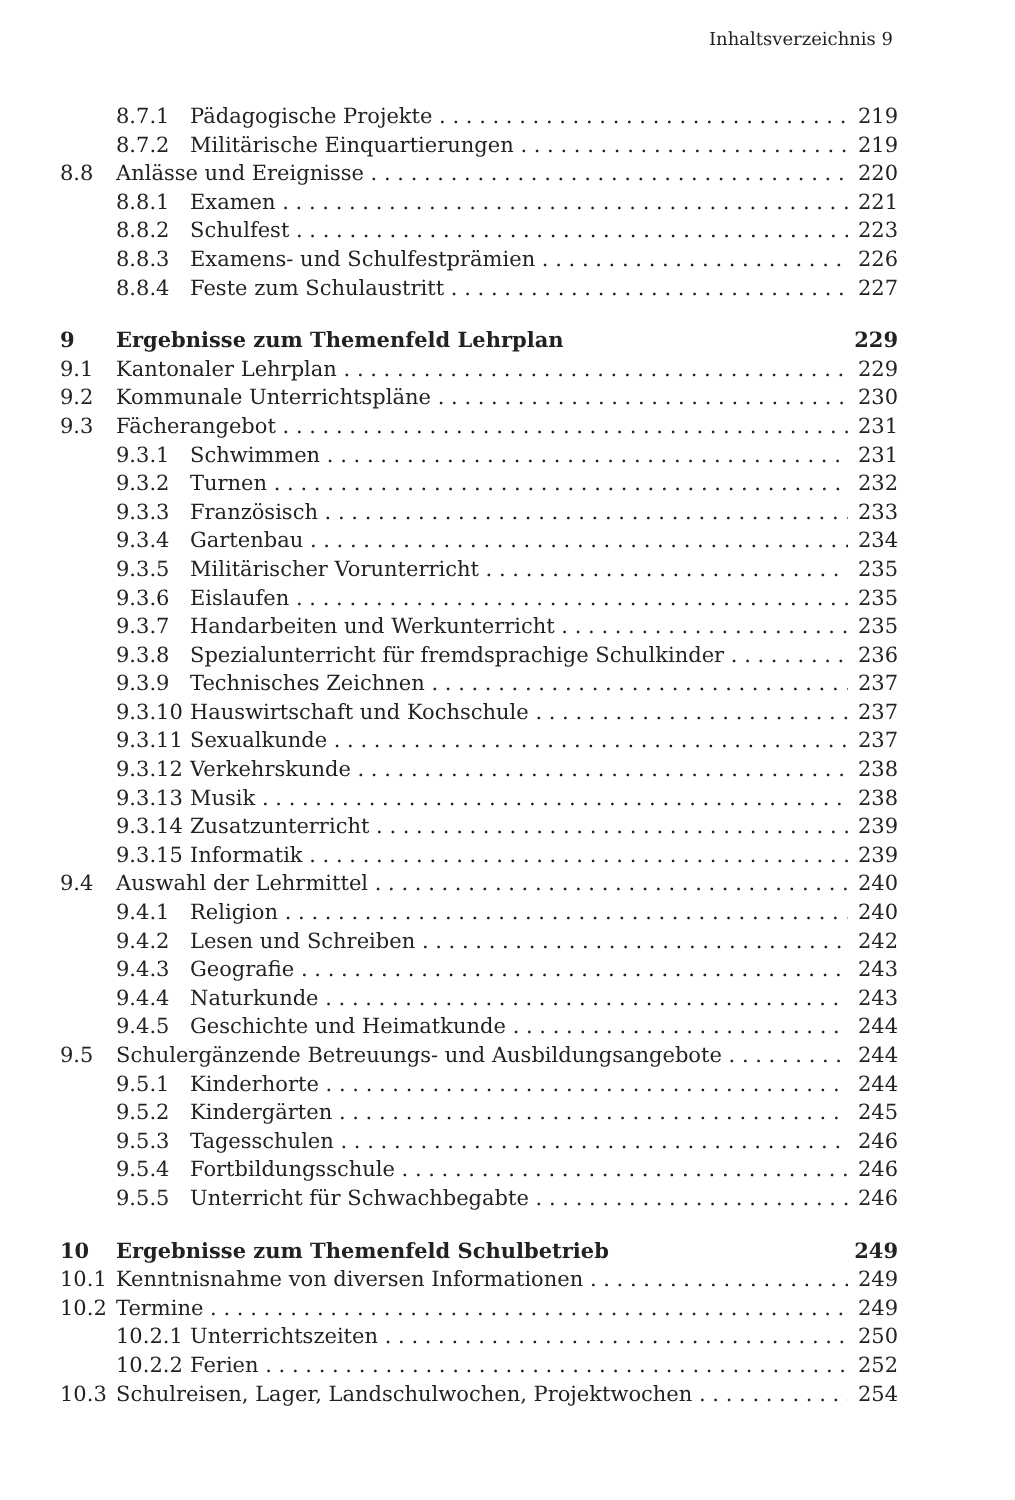Inhaltsverzeichnis 9
8.7.1 Pädagogische Projekte 219
8.7.2 Militärische Einquartierungen 219
8.8 Anlässe und Ereignisse 220
8.8.1 Examen 221
8.8.2 Schulfest 223
8.8.3 Examens- und Schulfestprämien 226
8.8.4 Feste zum Schulaustritt 227
9 Ergebnisse zum Themenfeld Lehrplan 229
9.1 Kantonaler Lehrplan 229
9.2 Kommunale Unterrichtspläne 230
9.3 Fächerangebot 231
9.3.1 Schwimmen 231
9.3.2 Turnen 232
9.3.3 Französisch 233
9.3.4 Gartenbau 234
9.3.5 Militärischer Vorunterricht 235
9.3.6 Eislaufen 235
9.3.7 Handarbeiten und Werkunterricht 235
9.3.8 Spezialunterricht für fremdsprachige Schulkinder 236
9.3.9 Technisches Zeichnen 237
9.3.10 Hauswirtschaft und Kochschule 237
9.3.11 Sexualkunde 237
9.3.12 Verkehrskunde 238
9.3.13 Musik 238
9.3.14 Zusatzunterricht 239
9.3.15 Informatik 239
9.4 Auswahl der Lehrmittel 240
9.4.1 Religion 240
9.4.2 Lesen und Schreiben 242
9.4.3 Geografie 243
9.4.4 Naturkunde 243
9.4.5 Geschichte und Heimatkunde 244
9.5 Schulergänzende Betreuungs- und Ausbildungsangebote 244
9.5.1 Kinderhorte 244
9.5.2 Kindergärten 245
9.5.3 Tagesschulen 246
9.5.4 Fortbildungsschule 246
9.5.5 Unterricht für Schwachbegabte 246
10 Ergebnisse zum Themenfeld Schulbetrieb 249
10.1 Kenntnisnahme von diversen Informationen 249
10.2 Termine 249
10.2.1 Unterrichtszeiten 250
10.2.2 Ferien 252
10.3 Schulreisen, Lager, Landschulwochen, Projektwochen 254